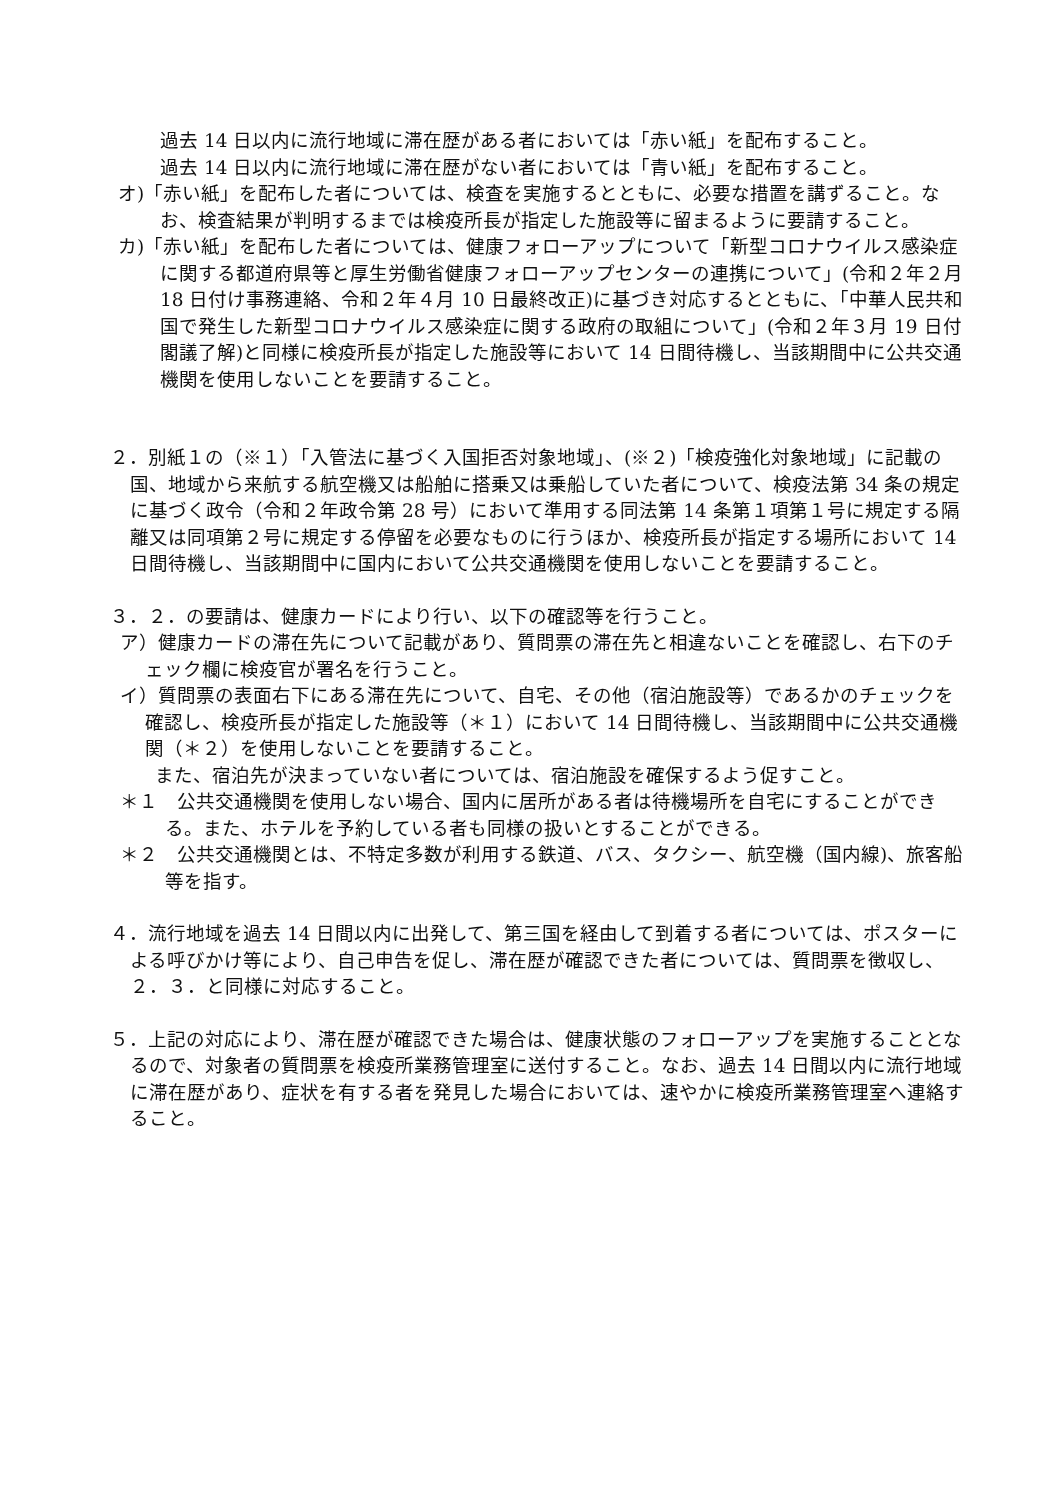過去 14 日以内に流行地域に滞在歴がある者においては「赤い紙」を配布すること。
過去 14 日以内に流行地域に滞在歴がない者においては「青い紙」を配布すること。
オ)「赤い紙」を配布した者については、検査を実施するとともに、必要な措置を講ずること。なお、検査結果が判明するまでは検疫所長が指定した施設等に留まるように要請すること。
カ)「赤い紙」を配布した者については、健康フォローアップについて「新型コロナウイルス感染症に関する都道府県等と厚生労働省健康フォローアップセンターの連携について」(令和２年２月 18 日付け事務連絡、令和２年４月 10 日最終改正)に基づき対応するとともに、「中華人民共和国で発生した新型コロナウイルス感染症に関する政府の取組について」(令和２年３月 19 日付閣議了解)と同様に検疫所長が指定した施設等において 14 日間待機し、当該期間中に公共交通機関を使用しないことを要請すること。
２．別紙１の（※１）「入管法に基づく入国拒否対象地域」、(※２)「検疫強化対象地域」に記載の国、地域から来航する航空機又は船舶に搭乗又は乗船していた者について、検疫法第 34 条の規定に基づく政令（令和２年政令第 28 号）において準用する同法第 14 条第１項第１号に規定する隔離又は同項第２号に規定する停留を必要なものに行うほか、検疫所長が指定する場所において 14 日間待機し、当該期間中に国内において公共交通機関を使用しないことを要請すること。
３．２．の要請は、健康カードにより行い、以下の確認等を行うこと。
ア）健康カードの滞在先について記載があり、質問票の滞在先と相違ないことを確認し、右下のチェック欄に検疫官が署名を行うこと。
イ）質問票の表面右下にある滞在先について、自宅、その他（宿泊施設等）であるかのチェックを確認し、検疫所長が指定した施設等（＊１）において 14 日間待機し、当該期間中に公共交通機関（＊２）を使用しないことを要請すること。
また、宿泊先が決まっていない者については、宿泊施設を確保するよう促すこと。
＊１　公共交通機関を使用しない場合、国内に居所がある者は待機場所を自宅にすることができる。また、ホテルを予約している者も同様の扱いとすることができる。
＊２　公共交通機関とは、不特定多数が利用する鉄道、バス、タクシー、航空機（国内線)、旅客船等を指す。
４．流行地域を過去 14 日間以内に出発して、第三国を経由して到着する者については、ポスターによる呼びかけ等により、自己申告を促し、滞在歴が確認できた者については、質問票を徴収し、２．３．と同様に対応すること。
５．上記の対応により、滞在歴が確認できた場合は、健康状態のフォローアップを実施することとなるので、対象者の質問票を検疫所業務管理室に送付すること。なお、過去 14 日間以内に流行地域に滞在歴があり、症状を有する者を発見した場合においては、速やかに検疫所業務管理室へ連絡すること。